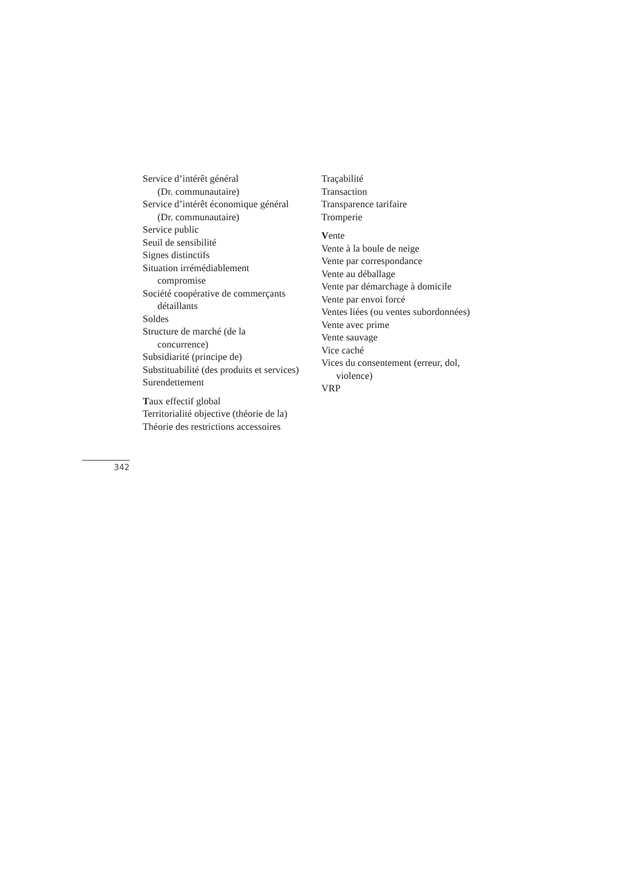Service d’intérêt général
(Dr. communautaire)
Service d’intérêt économique général
(Dr. communautaire)
Service public
Seuil de sensibilité
Signes distinctifs
Situation irrémédiablement
compromise
Société coopérative de commerçants
détaillants
Soldes
Structure de marché (de la
concurrence)
Subsidiarité (principe de)
Substituabilité (des produits et services)
Surendettement
Taux effectif global
Territorialité objective (théorie de la)
Théorie des restrictions accessoires
Traçabilité
Transaction
Transparence tarifaire
Tromperie
Vente
Vente à la boule de neige
Vente par correspondance
Vente au déballage
Vente par démarchage à domicile
Vente par envoi forcé
Ventes liées (ou ventes subordonnées)
Vente avec prime
Vente sauvage
Vice caché
Vices du consentement (erreur, dol,
violence)
VRP
342